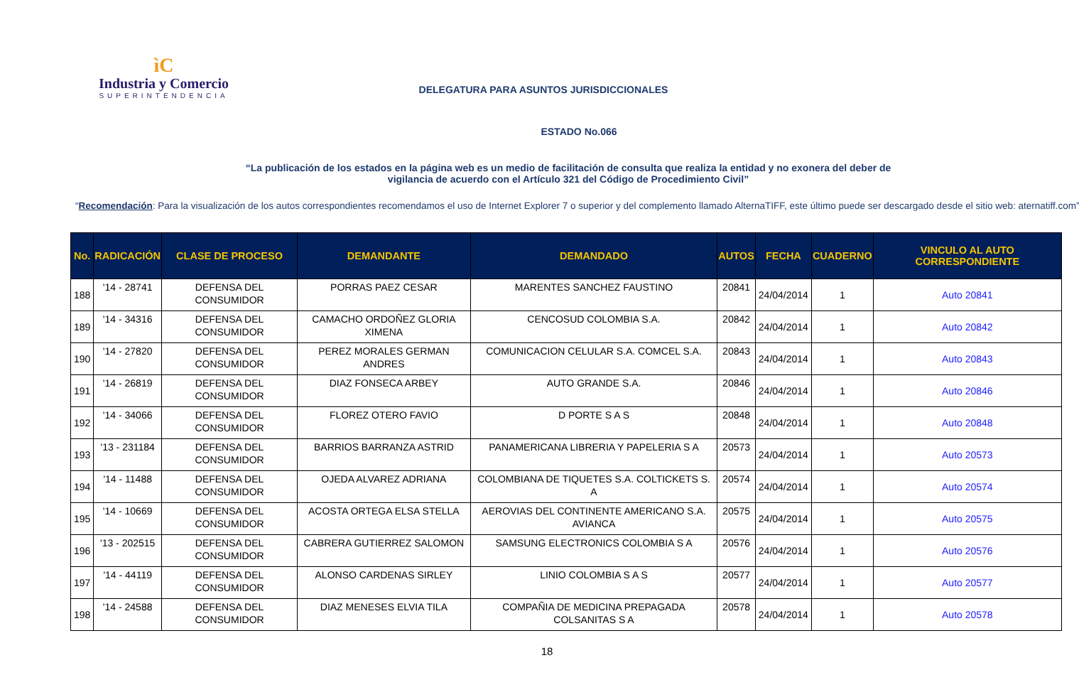ìC
Industria y Comercio
SUPERINTENDENCIA
DELEGATURA PARA ASUNTOS JURISDICCIONALES
ESTADO No.066
“La publicación de los estados en la página web es un medio de facilitación de consulta que realiza la entidad y no exonera del deber de vigilancia de acuerdo con el Artículo 321 del Código de Procedimiento Civil”
“Recomendación: Para la visualización de los autos correspondientes recomendamos el uso de Internet Explorer 7 o superior y del complemento llamado AlternaTIFF, este último puede ser descargado desde el sitio web: aternatiff.com”
| No. | RADICACIÓN | CLASE DE PROCESO | DEMANDANTE | DEMANDADO | AUTOS | FECHA | CUADERNO | VINCULO AL AUTO CORRESPONDIENTE |
| --- | --- | --- | --- | --- | --- | --- | --- | --- |
| 188 | '14 - 28741 | DEFENSA DEL CONSUMIDOR | PORRAS PAEZ CESAR | MARENTES SANCHEZ FAUSTINO | 20841 | 24/04/2014 | 1 | Auto 20841 |
| 189 | '14 - 34316 | DEFENSA DEL CONSUMIDOR | CAMACHO ORDOÑEZ GLORIA XIMENA | CENCOSUD COLOMBIA S.A. | 20842 | 24/04/2014 | 1 | Auto 20842 |
| 190 | '14 - 27820 | DEFENSA DEL CONSUMIDOR | PEREZ MORALES GERMAN ANDRES | COMUNICACION CELULAR S.A. COMCEL S.A. | 20843 | 24/04/2014 | 1 | Auto 20843 |
| 191 | '14 - 26819 | DEFENSA DEL CONSUMIDOR | DIAZ FONSECA ARBEY | AUTO GRANDE S.A. | 20846 | 24/04/2014 | 1 | Auto 20846 |
| 192 | '14 - 34066 | DEFENSA DEL CONSUMIDOR | FLOREZ OTERO FAVIO | D PORTE S A S | 20848 | 24/04/2014 | 1 | Auto 20848 |
| 193 | '13 - 231184 | DEFENSA DEL CONSUMIDOR | BARRIOS BARRANZA ASTRID | PANAMERICANA LIBRERIA Y PAPELERIA S A | 20573 | 24/04/2014 | 1 | Auto 20573 |
| 194 | '14 - 11488 | DEFENSA DEL CONSUMIDOR | OJEDA ALVAREZ ADRIANA | COLOMBIANA DE TIQUETES S.A. COLTICKETS S. A | 20574 | 24/04/2014 | 1 | Auto 20574 |
| 195 | '14 - 10669 | DEFENSA DEL CONSUMIDOR | ACOSTA ORTEGA ELSA STELLA | AEROVIAS DEL CONTINENTE AMERICANO S.A. AVIANCA | 20575 | 24/04/2014 | 1 | Auto 20575 |
| 196 | '13 - 202515 | DEFENSA DEL CONSUMIDOR | CABRERA GUTIERREZ SALOMON | SAMSUNG ELECTRONICS COLOMBIA S A | 20576 | 24/04/2014 | 1 | Auto 20576 |
| 197 | '14 - 44119 | DEFENSA DEL CONSUMIDOR | ALONSO CARDENAS SIRLEY | LINIO COLOMBIA S A S | 20577 | 24/04/2014 | 1 | Auto 20577 |
| 198 | '14 - 24588 | DEFENSA DEL CONSUMIDOR | DIAZ MENESES ELVIA TILA | COMPAÑIA DE MEDICINA PREPAGADA COLSANITAS S A | 20578 | 24/04/2014 | 1 | Auto 20578 |
18